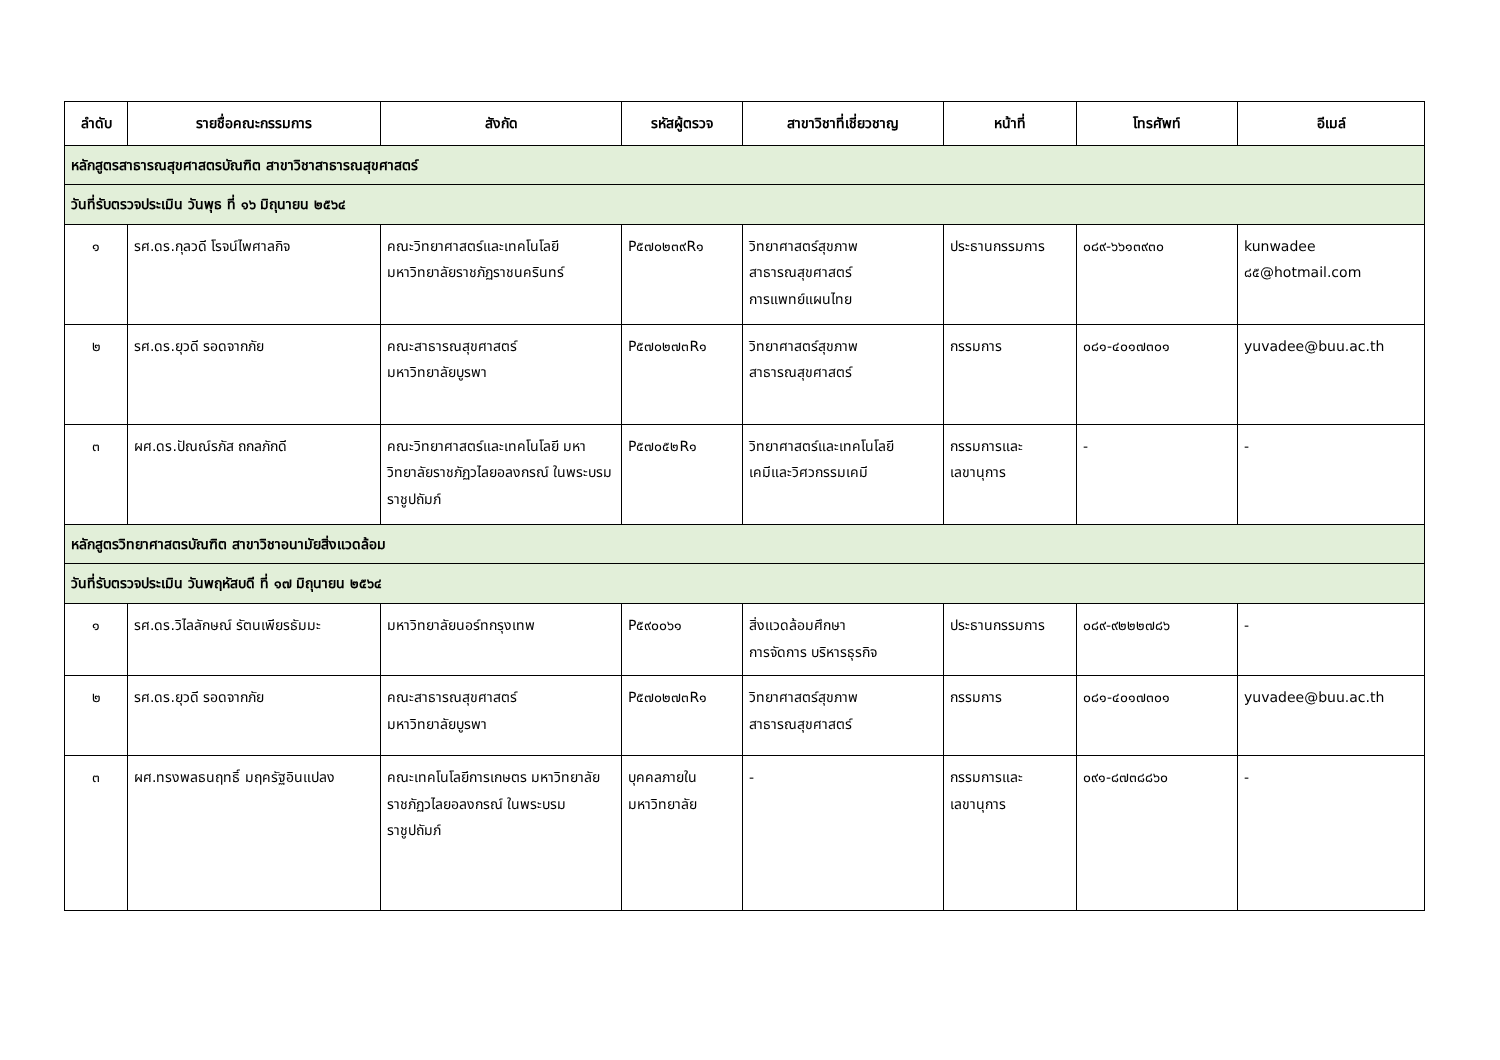| ลำดับ | รายชื่อคณะกรรมการ | สังกัด | รหัสผู้ตรวจ | สาขาวิชาที่เชี่ยวชาญ | หน้าที่ | โทรศัพท์ | อีเมล์ |
| --- | --- | --- | --- | --- | --- | --- | --- |
| หลักสูตรสาธารณสุขศาสตรบัณฑิต สาขาวิชาสาธารณสุขศาสตร์ | | | | | | | |
| วันที่รับตรวจประเมิน วันพุธ ที่ ๑๖ มิถุนายน ๒๕๖๔ | | | | | | | |
| ๑ | รศ.ดร.กุลวดี โรจน์ไพศาลกิจ | คณะวิทยาศาสตร์และเทคโนโลยี มหาวิทยาลัยราชภัฏราชนครินทร์ | P๕๗๐๒๓๙R๑ | วิทยาศาสตร์สุขภาพ สาธารณสุขศาสตร์ การแพทย์แผนไทย | ประธานกรรมการ | ๐๘๙-๖๖๑๓๙๓๐ | kunwadee ๘๕@hotmail.com |
| ๒ | รศ.ดร.ยุวดี รอดจากภัย | คณะสาธารณสุขศาสตร์ มหาวิทยาลัยบูรพา | P๕๗๐๒๗๓R๑ | วิทยาศาสตร์สุขภาพ สาธารณสุขศาสตร์ | กรรมการ | ๐๘๑-๔๐๑๗๓๐๑ | yuvadee@buu.ac.th |
| ๓ | ผศ.ดร.ปัณณ์รภัส ถกลภักดี | คณะวิทยาศาสตร์และเทคโนโลยี มหาวิทยาลัยราชภัฏวไลยอลงกรณ์ ในพระบรมราชูปถัมภ์ | P๕๗๐๕๒R๑ | วิทยาศาสตร์และเทคโนโลยี เคมีและวิศวกรรมเคมี | กรรมการและเลขานุการ | - | - |
| หลักสูตรวิทยาศาสตรบัณฑิต สาขาวิชาอนามัยสิ่งแวดล้อม | | | | | | | |
| วันที่รับตรวจประเมิน วันพฤหัสบดี ที่ ๑๗ มิถุนายน ๒๕๖๔ | | | | | | | |
| ๑ | รศ.ดร.วิไลลักษณ์ รัตนเพียรธัมมะ | มหาวิทยาลัยนอร์ทกรุงเทพ | P๕๙๐๐๖๑ | สิ่งแวดล้อมศึกษา การจัดการ บริหารธุรกิจ | ประธานกรรมการ | ๐๘๙-๙๒๒๒๗๘๖ | - |
| ๒ | รศ.ดร.ยุวดี รอดจากภัย | คณะสาธารณสุขศาสตร์ มหาวิทยาลัยบูรพา | P๕๗๐๒๗๓R๑ | วิทยาศาสตร์สุขภาพ สาธารณสุขศาสตร์ | กรรมการ | ๐๘๑-๔๐๑๗๓๐๑ | yuvadee@buu.ac.th |
| ๓ | ผศ.ทรงพลธนฤทธิ์ มฤครัฐอินแปลง | คณะเทคโนโลยีการเกษตร มหาวิทยาลัยราชภัฏวไลยอลงกรณ์ ในพระบรมราชูปถัมภ์ | บุคคลภายใน มหาวิทยาลัย | - | กรรมการและเลขานุการ | ๐๙๑-๘๗๓๘๘๖๐ | - |